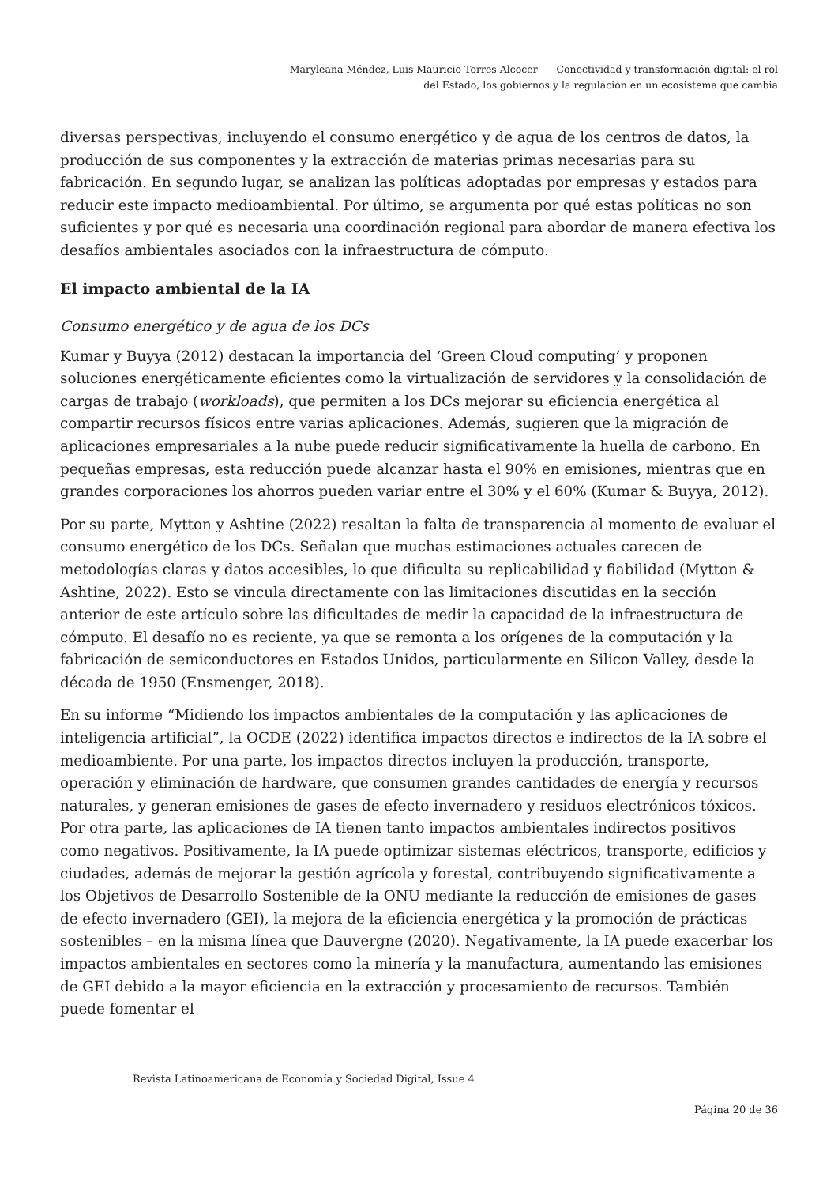Maryleana Méndez, Luis Mauricio Torres Alcocer Conectividad y transformación digital: el rol
del Estado, los gobiernos y la regulación en un ecosistema que cambia
diversas perspectivas, incluyendo el consumo energético y de agua de los centros de datos, la producción de sus componentes y la extracción de materias primas necesarias para su fabricación. En segundo lugar, se analizan las políticas adoptadas por empresas y estados para reducir este impacto medioambiental. Por último, se argumenta por qué estas políticas no son suficientes y por qué es necesaria una coordinación regional para abordar de manera efectiva los desafíos ambientales asociados con la infraestructura de cómputo.
El impacto ambiental de la IA
Consumo energético y de agua de los DCs
Kumar y Buyya (2012) destacan la importancia del ‘Green Cloud computing’ y proponen soluciones energéticamente eficientes como la virtualización de servidores y la consolidación de cargas de trabajo (workloads), que permiten a los DCs mejorar su eficiencia energética al compartir recursos físicos entre varias aplicaciones. Además, sugieren que la migración de aplicaciones empresariales a la nube puede reducir significativamente la huella de carbono. En pequeñas empresas, esta reducción puede alcanzar hasta el 90% en emisiones, mientras que en grandes corporaciones los ahorros pueden variar entre el 30% y el 60% (Kumar & Buyya, 2012).
Por su parte, Mytton y Ashtine (2022) resaltan la falta de transparencia al momento de evaluar el consumo energético de los DCs. Señalan que muchas estimaciones actuales carecen de metodologías claras y datos accesibles, lo que dificulta su replicabilidad y fiabilidad (Mytton & Ashtine, 2022). Esto se vincula directamente con las limitaciones discutidas en la sección anterior de este artículo sobre las dificultades de medir la capacidad de la infraestructura de cómputo. El desafío no es reciente, ya que se remonta a los orígenes de la computación y la fabricación de semiconductores en Estados Unidos, particularmente en Silicon Valley, desde la década de 1950 (Ensmenger, 2018).
En su informe “Midiendo los impactos ambientales de la computación y las aplicaciones de inteligencia artificial”, la OCDE (2022) identifica impactos directos e indirectos de la IA sobre el medioambiente. Por una parte, los impactos directos incluyen la producción, transporte, operación y eliminación de hardware, que consumen grandes cantidades de energía y recursos naturales, y generan emisiones de gases de efecto invernadero y residuos electrónicos tóxicos. Por otra parte, las aplicaciones de IA tienen tanto impactos ambientales indirectos positivos como negativos. Positivamente, la IA puede optimizar sistemas eléctricos, transporte, edificios y ciudades, además de mejorar la gestión agrícola y forestal, contribuyendo significativamente a los Objetivos de Desarrollo Sostenible de la ONU mediante la reducción de emisiones de gases de efecto invernadero (GEI), la mejora de la eficiencia energética y la promoción de prácticas sostenibles – en la misma línea que Dauvergne (2020). Negativamente, la IA puede exacerbar los impactos ambientales en sectores como la minería y la manufactura, aumentando las emisiones de GEI debido a la mayor eficiencia en la extracción y procesamiento de recursos. También puede fomentar el
Revista Latinoamericana de Economía y Sociedad Digital, Issue 4
Página 20 de 36